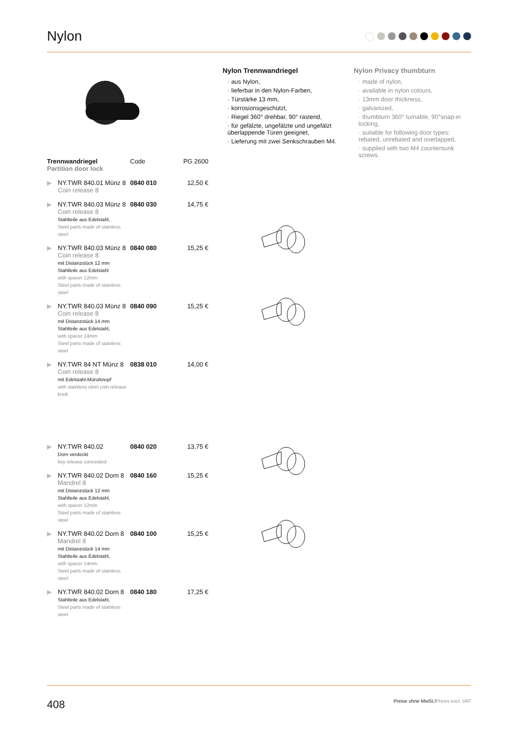Nylon
Nylon Trennwandriegel
· aus Nylon,
· lieferbar in den Nylon-Farben,
· Türstärke 13 mm,
· korrosionsgeschützt,
· Riegel 360° drehbar, 90° rastend,
· für gefälzte, ungefälzte und ungefälzt überlappende Türen geeignet,
· Lieferung mit zwei Senkschrauben M4.
Nylon Privacy thumbturn
· made of nylon,
· available in nylon colours,
· 13mm door thickness,
· galvanized,
· thumbturn 360° turnable, 90°snap-in locking,
· suitable for following door types: rebated, unrebated and overlapped,
· supplied with two M4 countersunk screws.
| Trennwandriegel Partition door lock | | Code | PG 2600 |
| --- | --- | --- | --- |
| ▶ | NY.TWR 840.01 Münz 8 Coin release 8 | 0840 010 | 12,50 € |
| ▶ | NY.TWR 840.03 Münz 8 Coin release 8 Stahlteile aus Edelstahl, Steel parts made of stainless steel | 0840 030 | 14,75 € |
| ▶ | NY.TWR 840.03 Münz 8 Coin release 8 mit Distanzstück 12 mm Stahlteile aus Edelstahl with spacer 12mm Steel parts made of stainless steel | 0840 080 | 15,25 € |
| ▶ | NY.TWR 840.03 Münz 8 Coin release 8 mit Distanzstück 14 mm Stahlteile aus Edelstahl, with spacer 14mm Steel parts made of stainless steel | 0840 090 | 15,25 € |
| ▶ | NY.TWR 84 NT Münz 8 Coin release 8 mit Edelstahl-Münzknopf with stainless steel coin release knob | 0838 010 | 14,00 € |
| ▶ | NY.TWR 840.02 Dorn verdeckt key release concealed | 0840 020 | 13,75 € |
| ▶ | NY.TWR 840.02 Dorn 8 Mandrel 8 mit Distanzstück 12 mm Stahlteile aus Edelstahl, with spacer 12mm Steel parts made of stainless steel | 0840 160 | 15,25 € |
| ▶ | NY.TWR 840.02 Dorn 8 Mandrel 8 mit Distanzstück 14 mm Stahlteile aus Edelstahl, with spacer 14mm Steel parts made of stainless steel | 0840 100 | 15,25 € |
| ▶ | NY.TWR 840.02 Dorn 8 Stahlteile aus Edelstahl, Steel parts made of stainless steel | 0840 180 | 17,25 € |
408 Preise ohne MwSt./Prices excl. VAT